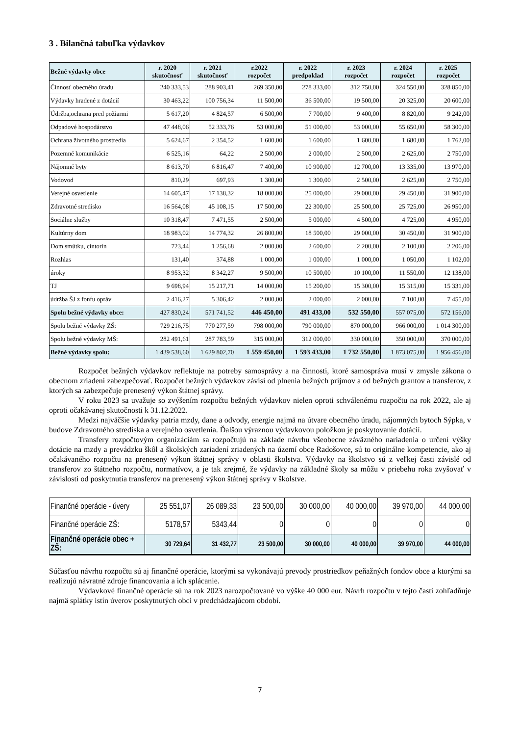3 . Bilančná tabuľka výdavkov
| Bežné výdavky obce | r. 2020 skutočnosť | r. 2021 skutočnosť | r.2022 rozpočet | r. 2022 predpoklad | r. 2023 rozpočet | r. 2024 rozpočet | r. 2025 rozpočet |
| --- | --- | --- | --- | --- | --- | --- | --- |
| Činnosť obecného úradu | 240 333,53 | 288 903,41 | 269 350,00 | 278 333,00 | 312 750,00 | 324 550,00 | 328 850,00 |
| Výdavky hradené z dotácií | 30 463,22 | 100 756,34 | 11 500,00 | 36 500,00 | 19 500,00 | 20 325,00 | 20 600,00 |
| Údržba,ochrana pred požiarmi | 5 617,20 | 4 824,57 | 6 500,00 | 7 700,00 | 9 400,00 | 8 820,00 | 9 242,00 |
| Odpadové hospodárstvo | 47 448,06 | 52 333,76 | 53 000,00 | 51 000,00 | 53 000,00 | 55 650,00 | 58 300,00 |
| Ochrana životného prostredia | 5 624,67 | 2 354,52 | 1 600,00 | 1 600,00 | 1 600,00 | 1 680,00 | 1 762,00 |
| Pozemné komunikácie | 6 525,16 | 64,22 | 2 500,00 | 2 000,00 | 2 500,00 | 2 625,00 | 2 750,00 |
| Nájomné byty | 8 613,70 | 6 816,47 | 7 400,00 | 10 900,00 | 12 700,00 | 13 335,00 | 13 970,00 |
| Vodovod | 810,29 | 697,93 | 1 300,00 | 1 300,00 | 2 500,00 | 2 625,00 | 2 750,00 |
| Verejné osvetlenie | 14 605,47 | 17 138,32 | 18 000,00 | 25 000,00 | 29 000,00 | 29 450,00 | 31 900,00 |
| Zdravotné stredisko | 16 564,08 | 45 108,15 | 17 500,00 | 22 300,00 | 25 500,00 | 25 725,00 | 26 950,00 |
| Sociálne služby | 10 318,47 | 7 471,55 | 2 500,00 | 5 000,00 | 4 500,00 | 4 725,00 | 4 950,00 |
| Kultúrny dom | 18 983,02 | 14 774,32 | 26 800,00 | 18 500,00 | 29 000,00 | 30 450,00 | 31 900,00 |
| Dom smútku, cintorín | 723,44 | 1 256,68 | 2 000,00 | 2 600,00 | 2 200,00 | 2 100,00 | 2 206,00 |
| Rozhlas | 131,40 | 374,88 | 1 000,00 | 1 000,00 | 1 000,00 | 1 050,00 | 1 102,00 |
| úroky | 8 953,32 | 8 342,27 | 9 500,00 | 10 500,00 | 10 100,00 | 11 550,00 | 12 138,00 |
| TJ | 9 698,94 | 15 217,71 | 14 000,00 | 15 200,00 | 15 300,00 | 15 315,00 | 15 331,00 |
| údržba ŠJ z fonfu opráv | 2 416,27 | 5 306,42 | 2 000,00 | 2 000,00 | 2 000,00 | 7 100,00 | 7 455,00 |
| Spolu bežné výdavky obce: | 427 830,24 | 571 741,52 | 446 450,00 | 491 433,00 | 532 550,00 | 557 075,00 | 572 156,00 |
| Spolu bežné výdavky ZŠ: | 729 216,75 | 770 277,59 | 798 000,00 | 790 000,00 | 870 000,00 | 966 000,00 | 1 014 300,00 |
| Spolu bežné výdavky MŠ: | 282 491,61 | 287 783,59 | 315 000,00 | 312 000,00 | 330 000,00 | 350 000,00 | 370 000,00 |
| Bežné výdavky spolu: | 1 439 538,60 | 1 629 802,70 | 1 559 450,00 | 1 593 433,00 | 1 732 550,00 | 1 873 075,00 | 1 956 456,00 |
Rozpočet bežných výdavkov reflektuje na potreby samosprávy a na činnosti, ktoré samospráva musí v zmysle zákona o obecnom zriadení zabezpečovať. Rozpočet bežných výdavkov závisí od plnenia bežných príjmov a od bežných grantov a transferov, z ktorých sa zabezpečuje prenesený výkon štátnej správy.
V roku 2023 sa uvažuje so zvýšením rozpočtu bežných výdavkov nielen oproti schválenému rozpočtu na rok 2022, ale aj oproti očakávanej skutočnosti k 31.12.2022.
Medzi najväčšie výdavky patria mzdy, dane a odvody, energie najmä na útvare obecného úradu, nájomných bytoch Sýpka, v budove Zdravotného strediska a verejného osvetlenia. Ďalšou výraznou výdavkovou položkou je poskytovanie dotácií.
Transfery rozpočtovým organizáciám sa rozpočtujú na základe návrhu všeobecne záväzného nariadenia o určení výšky dotácie na mzdy a prevádzku škôl a školských zariadení zriadených na území obce Radošovce, sú to originálne kompetencie, ako aj očakávaného rozpočtu na prenesený výkon štátnej správy v oblasti školstva. Výdavky na školstvo sú z veľkej časti závislé od transferov zo štátneho rozpočtu, normatívov, a je tak zrejmé, že výdavky na základné školy sa môžu v priebehu roka zvyšovať v závislosti od poskytnutia transferov na prenesený výkon štátnej správy v školstve.
| Finančné operácie - úvery | 25 551,07 | 26 089,33 | 23 500,00 | 30 000,00 | 40 000,00 | 39 970,00 | 44 000,00 |
| Finančné operácie ZŠ: | 5178,57 | 5343,44 | 0 | 0 | 0 | 0 | 0 |
| Finančné operácie obec + ZŠ: | 30 729,64 | 31 432,77 | 23 500,00 | 30 000,00 | 40 000,00 | 39 970,00 | 44 000,00 |
Súčasťou návrhu rozpočtu sú aj finančné operácie, ktorými sa vykonávajú prevody prostriedkov peňažných fondov obce a ktorými sa realizujú návratné zdroje financovania a ich splácanie.
Výdavkové finančné operácie sú na rok 2023 narozpočtované vo výške 40 000 eur. Návrh rozpočtu v tejto časti zohľadňuje najmä splátky istín úverov poskytnutých obci v predchádzajúcom období.
7